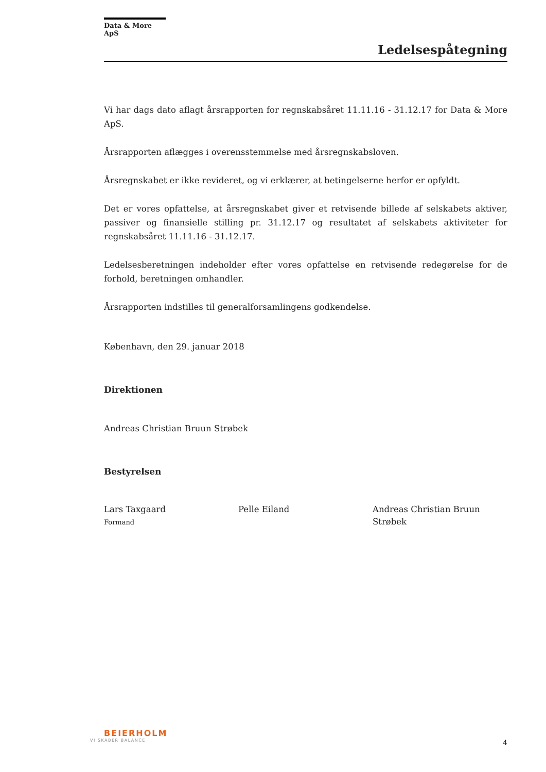Data & More ApS
Ledelsespåtegning
Vi har dags dato aflagt årsrapporten for regnskabsåret 11.11.16 - 31.12.17 for Data & More ApS.
Årsrapporten aflægges i overensstemmelse med årsregnskabsloven.
Årsregnskabet er ikke revideret, og vi erklærer, at betingelserne herfor er opfyldt.
Det er vores opfattelse, at årsregnskabet giver et retvisende billede af selskabets aktiver, passiver og finansielle stilling pr. 31.12.17 og resultatet af selskabets aktiviteter for regnskabsåret 11.11.16 - 31.12.17.
Ledelsesberetningen indeholder efter vores opfattelse en retvisende redegørelse for de forhold, beretningen omhandler.
Årsrapporten indstilles til generalforsamlingens godkendelse.
København, den 29. januar 2018
Direktionen
Andreas Christian Bruun Strøbek
Bestyrelsen
Lars Taxgaard
Formand
Pelle Eiland Andreas Christian Bruun Strøbek
BEIERHOLM
VI SKABER BALANCE
4